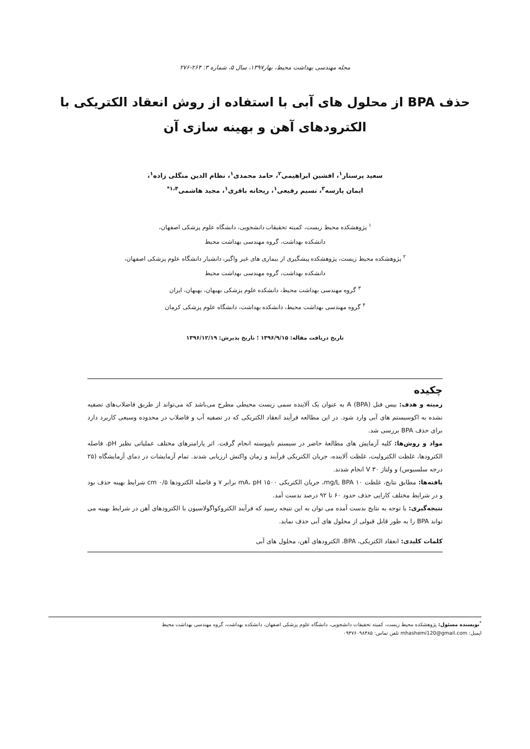مجله مهندسی بهداشت محیط، بهار۱۳۹۷، سال ۵، شماره ۳: ۲۶۴-۲۷۶
حذف BPA از محلول های آبی با استفاده از روش انعقاد الکتریکی با الکترودهای آهن و بهینه سازی آن
سعید پرستار<sup>۱</sup>، افشین ابراهیمی<sup>۲</sup>، حامد محمدی<sup>۱</sup>، نظام الدین منگلی زاده<sup>۱</sup>،
ایمان پارسه<sup>۳</sup>، نسیم رفیعی<sup>۱</sup>، ریحانه باقری<sup>۱</sup>، مجید هاشمی<sup>۱،۴*</sup>
<sup>۱</sup> پژوهشکده محیط زیست، کمیته تحقیقات دانشجویی، دانشگاه علوم پزشکی اصفهان،
دانشکده بهداشت، گروه مهندسی بهداشت محیط
<sup>۲</sup> پژوهشکده محیط زیست، پژوهشکده پیشگیری از بیماری های غیر واگیر، دانشیار دانشگاه علوم پزشکی اصفهان،
دانشکده بهداشت، گروه مهندسی بهداشت محیط
<sup>۳</sup> گروه مهندسی بهداشت محیط، دانشکده علوم پزشکی بهبهان، بهبهان، ایران
<sup>۴</sup> گروه مهندسی بهداشت محیط، دانشکده بهداشت، دانشگاه علوم پزشکی کرمان
تاریخ دریافت مقاله: ۱۳۹۶/۹/۱۵ ؛ تاریخ پذیرش: ۱۳۹۶/۱۲/۱۹
چکیده
زمینه و هدف: بیس فنل A (BPA) به عنوان یک آلاینده سمی زیست محیطی مطرح می‌باشد که می‌تواند از طریق فاضلاب‌های تصفیه نشده به اکوسیستم های آبی وارد شود. در این مطالعه فرآیند انعقاد الکتریکی که در تصفیه آب و فاضلاب در محدوده وسیعی کاربرد دارد برای حذف BPA بررسی شد.
مواد و روش‌ها: کلیه آزمایش های مطالعهٔ حاضر در سیستم ناپیوسته انجام گرفت. اثر پارامترهای مختلف عملیاتی نظیر pH، فاصله الکترودها، غلظت الکترولیت، غلظت آلاینده، جریان الکتریکی فرآیند و زمان واکنش ارزیابی شدند. تمام آزمایشات در دمای آزمایشگاه (۲۵ درجه سلسیوس) و ولتاژ ۳۰ V انجام شدند.
یافته‌ها: مطابق نتایج، غلظت ۱۰ mg/L BPA، جریان الکتریکی ۱۵۰۰ mA، pH برابر ۷ و فاصله الکترودها ۰/۵ cm شرایط بهینه حذف بود و در شرایط مختلف کارایی حذف حدود ۶۰ تا ۹۲ درصد بدست آمد.
نتیجه‌گیری: با توجه به نتایج بدست آمده می توان به این نتیجه رسید که فرآیند الکتروکواگولاسیون با الکترودهای آهن در شرایط بهینه می تواند BPA را به طور قابل قبولی از محلول های آبی حذف نماید.
کلمات کلیدی: انعقاد الکتریکی، BPA، الکترودهای آهن، محلول های آبی
<sup>*</sup> نویسنده مسئول: پژوهشکده محیط زیست، کمیته تحقیقات دانشجویی، دانشگاه علوم پزشکی اصفهان، دانشکده بهداشت، گروه مهندسی بهداشت محیط
ایمیل: mhashemi120@gmail.com تلفن تماس: ۰۹۳۷۶۰۹۸۳۸۵